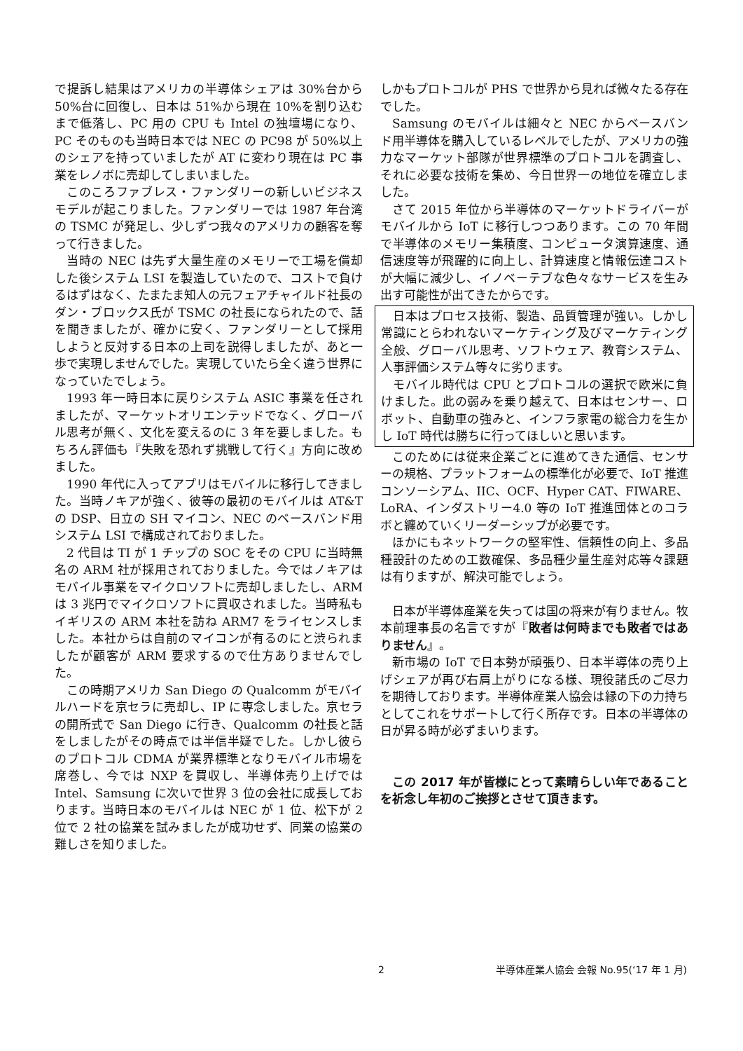で提訴し結果はアメリカの半導体シェアは 30%台から 50%台に回復し、日本は 51%から現在 10%を割り込むまで低落し、PC 用の CPU も Intel の独壇場になり、PC そのものも当時日本では NEC の PC98 が 50%以上のシェアを持っていましたが AT に変わり現在は PC 事業をレノボに売却してしまいました。
このころファブレス・ファンダリーの新しいビジネスモデルが起こりました。ファンダリーでは 1987 年台湾の TSMC が発足し、少しずつ我々のアメリカの顧客を奪って行きました。
当時の NEC は先ず大量生産のメモリーで工場を償却した後システム LSI を製造していたので、コストで負けるはずはなく、たまたま知人の元フェアチャイルド社長のダン・ブロックス氏が TSMC の社長になられたので、話を聞きましたが、確かに安く、ファンダリーとして採用しようと反対する日本の上司を説得しましたが、あと一歩で実現しませんでした。実現していたら全く違う世界になっていたでしょう。
1993 年一時日本に戻りシステム ASIC 事業を任されましたが、マーケットオリエンテッドでなく、グローバル思考が無く、文化を変えるのに 3 年を要しました。もちろん評価も『失敗を恐れず挑戦して行く』方向に改めました。
1990 年代に入ってアプリはモバイルに移行してきました。当時ノキアが強く、彼等の最初のモバイルは AT&T の DSP、日立の SH マイコン、NEC のベースバンド用システム LSI で構成されておりました。
2 代目は TI が 1 チップの SOC をその CPU に当時無名の ARM 社が採用されておりました。今ではノキアはモバイル事業をマイクロソフトに売却しましたし、ARM は 3 兆円でマイクロソフトに買収されました。当時私もイギリスの ARM 本社を訪ね ARM7 をライセンスしました。本社からは自前のマイコンが有るのにと渋られましたが顧客が ARM 要求するので仕方ありませんでした。
この時期アメリカ San Diego の Qualcomm がモバイルハードを京セラに売却し、IP に専念しました。京セラの開所式で San Diego に行き、Qualcomm の社長と話をしましたがその時点では半信半疑でした。しかし彼らのプロトコル CDMA が業界標準となりモバイル市場を席巻し、今では NXP を買収し、半導体売り上げでは Intel、Samsung に次いで世界 3 位の会社に成長しております。当時日本のモバイルは NEC が 1 位、松下が 2 位で 2 社の協業を試みましたが成功せず、同業の協業の難しさを知りました。
しかもプロトコルが PHS で世界から見れば微々たる存在でした。
Samsung のモバイルは細々と NEC からベースバンド用半導体を購入しているレベルでしたが、アメリカの強力なマーケット部隊が世界標準のプロトコルを調査し、それに必要な技術を集め、今日世界一の地位を確立しました。
さて 2015 年位から半導体のマーケットドライバーがモバイルから IoT に移行しつつあります。この 70 年間で半導体のメモリー集積度、コンピュータ演算速度、通信速度等が飛躍的に向上し、計算速度と情報伝達コストが大幅に減少し、イノベーテブな色々なサービスを生み出す可能性が出てきたからです。
日本はプロセス技術、製造、品質管理が強い。しかし常識にとらわれないマーケティング及びマーケティング全般、グローバル思考、ソフトウェア、教育システム、人事評価システム等々に劣ります。
モバイル時代は CPU とプロトコルの選択で欧米に負けました。此の弱みを乗り越えて、日本はセンサー、ロボット、自動車の強みと、インフラ家電の総合力を生かし IoT 時代は勝ちに行ってほしいと思います。
このためには従来企業ごとに進めてきた通信、センサーの規格、プラットフォームの標準化が必要で、IoT 推進コンソーシアム、IIC、OCF、Hyper CAT、FIWARE、LoRA、インダストリー4.0 等の IoT 推進団体とのコラボと纏めていくリーダーシップが必要です。
ほかにもネットワークの堅牢性、信頼性の向上、多品種設計のための工数確保、多品種少量生産対応等々課題は有りますが、解決可能でしょう。
日本が半導体産業を失っては国の将来が有りません。牧本前理事長の名言ですが『敗者は何時までも敗者ではありません』。
新市場の IoT で日本勢が頑張り、日本半導体の売り上げシェアが再び右肩上がりになる様、現役諸氏のご尽力を期待しております。半導体産業人協会は縁の下の力持ちとしてこれをサポートして行く所存です。日本の半導体の日が昇る時が必ずまいります。
この 2017 年が皆様にとって素晴らしい年であることを祈念し年初のご挨拶とさせて頂きます。
2 半導体産業人協会 会報 No.95(‘17 年 1 月)